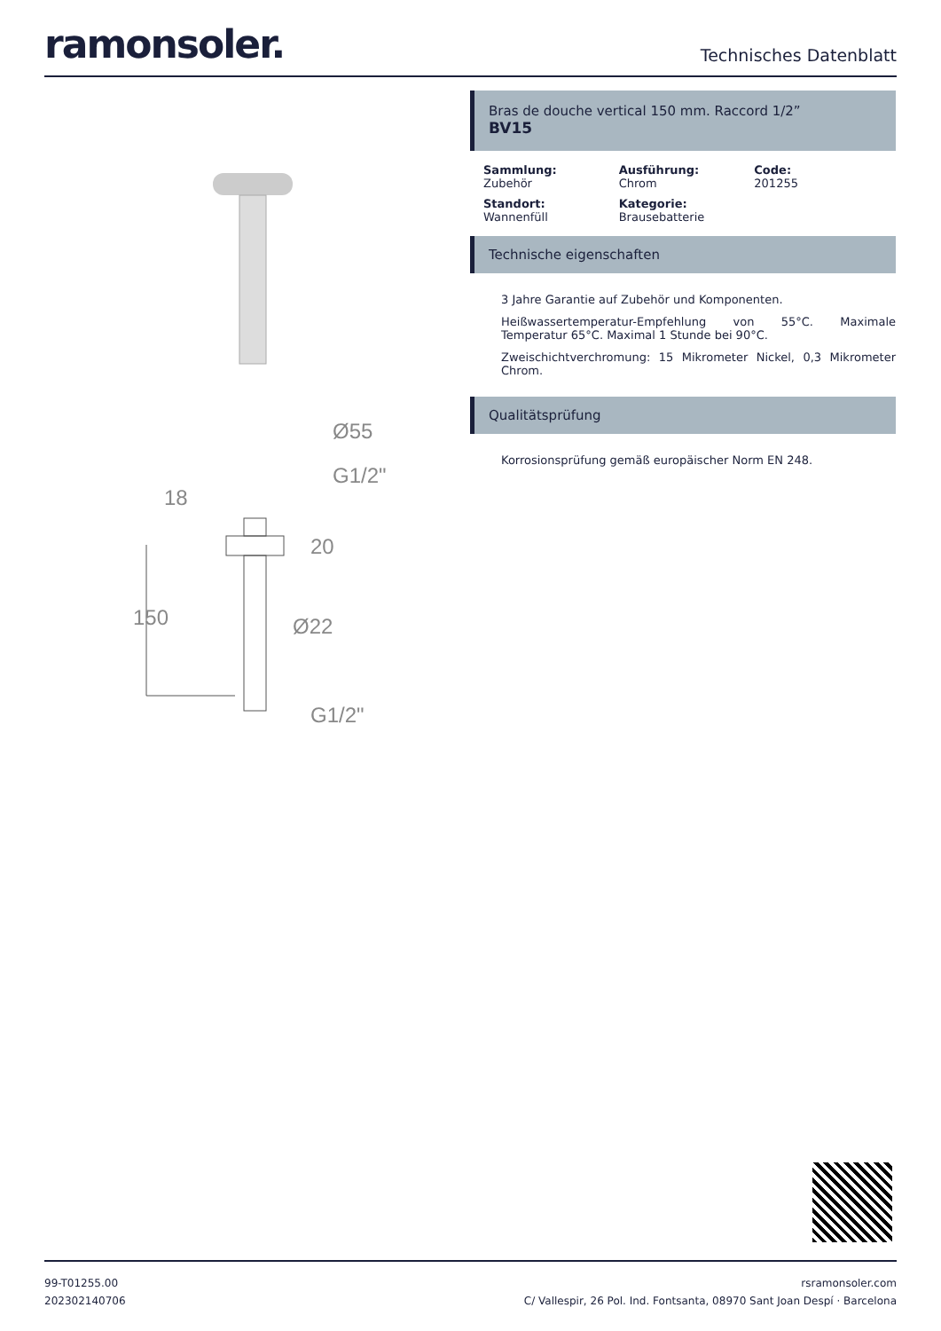ramonsoler.
Technisches Datenblatt
Ø55
G1/2"
18
20
150
Ø22
G1/2"
Bras de douche vertical 150 mm. Raccord 1/2”
BV15
Sammlung:
Zubehör
Ausführung:
Chrom
Code:
201255
Standort:
Wannenfüll
Kategorie:
Brausebatterie
Technische eigenschaften
3 Jahre Garantie auf Zubehör und Komponenten.
Heißwassertemperatur-Empfehlung von 55°C. Maximale Temperatur 65°C. Maximal 1 Stunde bei 90°C.
Zweischichtverchromung: 15 Mikrometer Nickel, 0,3 Mikrometer Chrom.
Qualitätsprüfung
Korrosionsprüfung gemäß europäischer Norm EN 248.
99-T01255.00
202302140706
rsramonsoler.com
C/ Vallespir, 26 Pol. Ind. Fontsanta, 08970 Sant Joan Despí · Barcelona